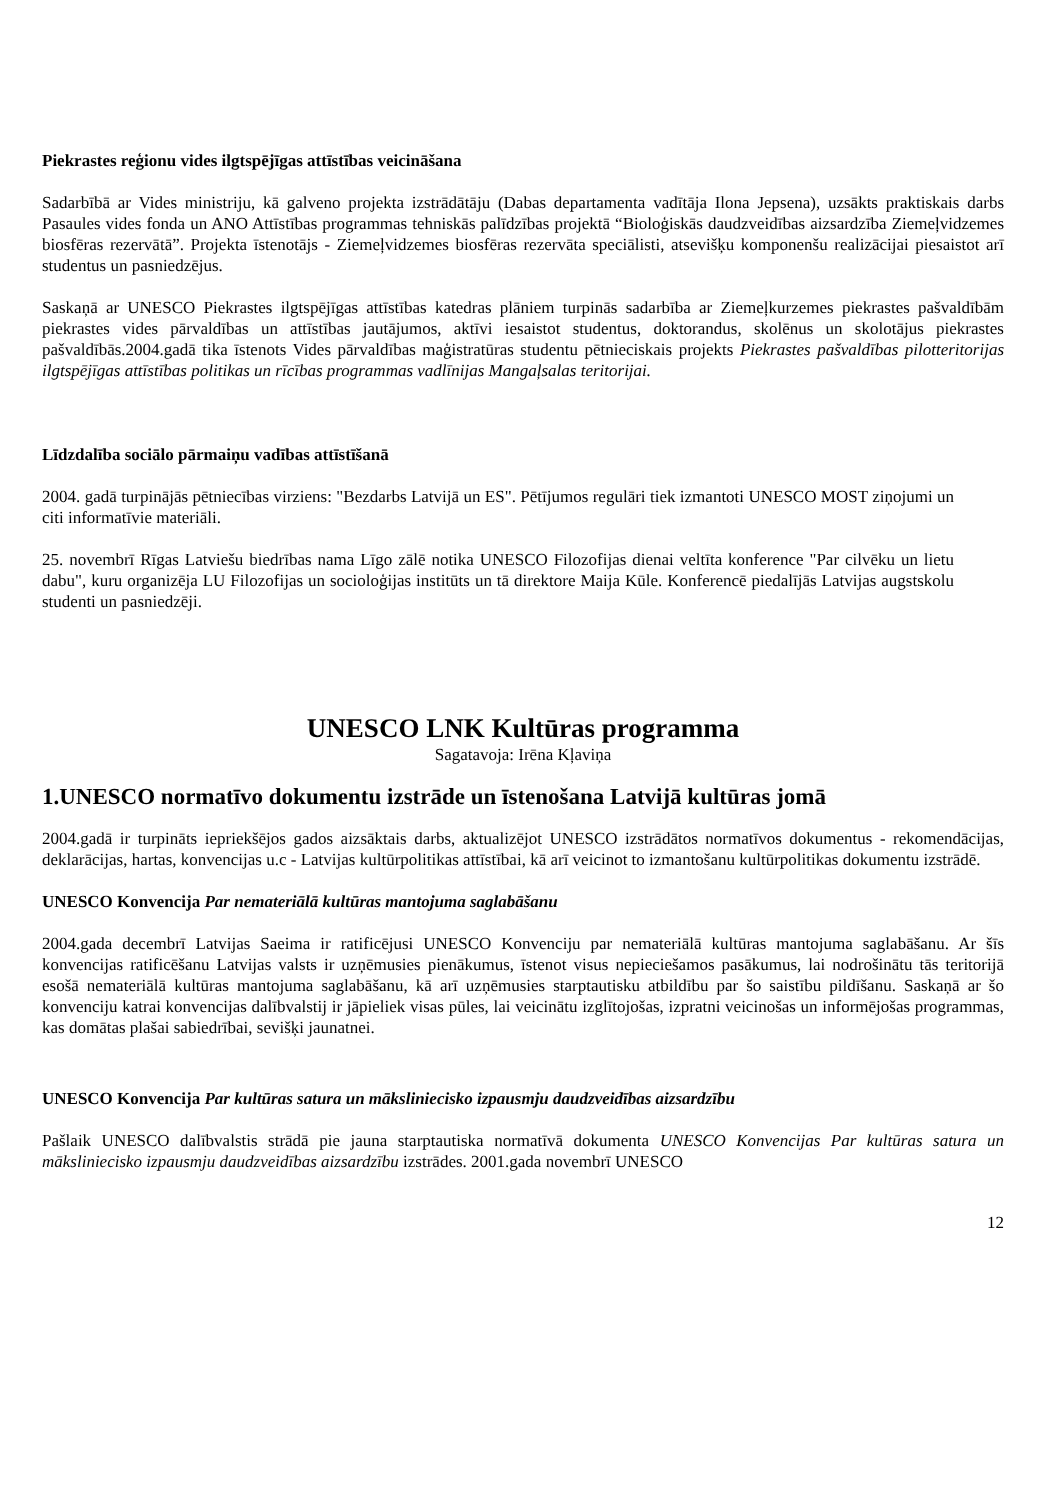Piekrastes reģionu vides ilgtspējīgas attīstības veicināšana
Sadarbībā ar Vides ministriju, kā galveno projekta izstrādātāju (Dabas departamenta vadītāja Ilona Jepsena), uzsākts praktiskais darbs Pasaules vides fonda un ANO Attīstības programmas tehniskās palīdzības projektā “Bioloģiskās daudzveidības aizsardzība Ziemeļvidzemes biosfēras rezervātā”. Projekta īstenotājs - Ziemeļvidzemes biosfēras rezervāta speciālisti, atsevišķu komponenšu realizācijai piesaistot arī studentus un pasniedzējus.
Saskaņā ar UNESCO Piekrastes ilgtspējīgas attīstības katedras plāniem turpinās sadarbība ar Ziemeļkurzemes piekrastes pašvaldībām piekrastes vides pārvaldības un attīstības jautājumos, aktīvi iesaistot studentus, doktorandus, skolēnus un skolotājus piekrastes pašvaldībās.2004.gadā tika īstenots Vides pārvaldības maģistratūras studentu pētnieciskais projekts Piekrastes pašvaldības pilotteritorijas ilgtspējīgas attīstības politikas un rīcības programmas vadlīnijas Mangaļsalas teritorijai.
Līdzdalība sociālo pārmaiņu vadības attīstīšanā
2004. gadā turpinājās pētniecības virziens: "Bezdarbs Latvijā un ES". Pētījumos regulāri tiek izmantoti UNESCO MOST ziņojumi un citi informatīvie materiāli.
25. novembrī Rīgas Latviešu biedrības nama Līgo zālē notika UNESCO Filozofijas dienai veltīta konference "Par cilvēku un lietu dabu", kuru organizēja LU Filozofijas un socioloģijas institūts un tā direktore Maija Kūle. Konferencē piedalījās Latvijas augstskolu studenti un pasniedzēji.
UNESCO LNK Kultūras programma
Sagatavoja: Irēna Kļaviņa
1.UNESCO normatīvo dokumentu izstrāde un īstenošana Latvijā kultūras jomā
2004.gadā ir turpināts iepriekšējos gados aizsāktais darbs, aktualizējot UNESCO izstrādātos normatīvos dokumentus - rekomendācijas, deklarācijas, hartas, konvencijas u.c - Latvijas kultūrpolitikas attīstībai, kā arī veicinot to izmantošanu kultūrpolitikas dokumentu izstrādē.
UNESCO Konvencija Par nemateriālā kultūras mantojuma saglabāšanu
2004.gada decembrī Latvijas Saeima ir ratificējusi UNESCO Konvenciju par nemateriālā kultūras mantojuma saglabāšanu. Ar šīs konvencijas ratificēšanu Latvijas valsts ir uzņēmusies pienākumus, īstenot visus nepieciešamos pasākumus, lai nodrošinātu tās teritorijā esošā nemateriālā kultūras mantojuma saglabāšanu, kā arī uzņēmusies starptautisku atbildību par šo saistību pildīšanu. Saskaņā ar šo konvenciju katrai konvencijas dalībvalstij ir jāpieliek visas pūles, lai veicinātu izglītojošas, izpratni veicinošas un informējošas programmas, kas domātas plašai sabiedrībai, sevišķi jaunatnei.
UNESCO Konvencija Par kultūras satura un mākslinieciskο izpausmju daudzveidības aizsardzību
Pašlaik UNESCO dalībvalstis strādā pie jauna starptautiska normatīvā dokumenta UNESCO Konvencijas Par kultūras satura un māksliniecisko izpausmju daudzveidības aizsardzību izstrādes. 2001.gada novembrī UNESCO
12